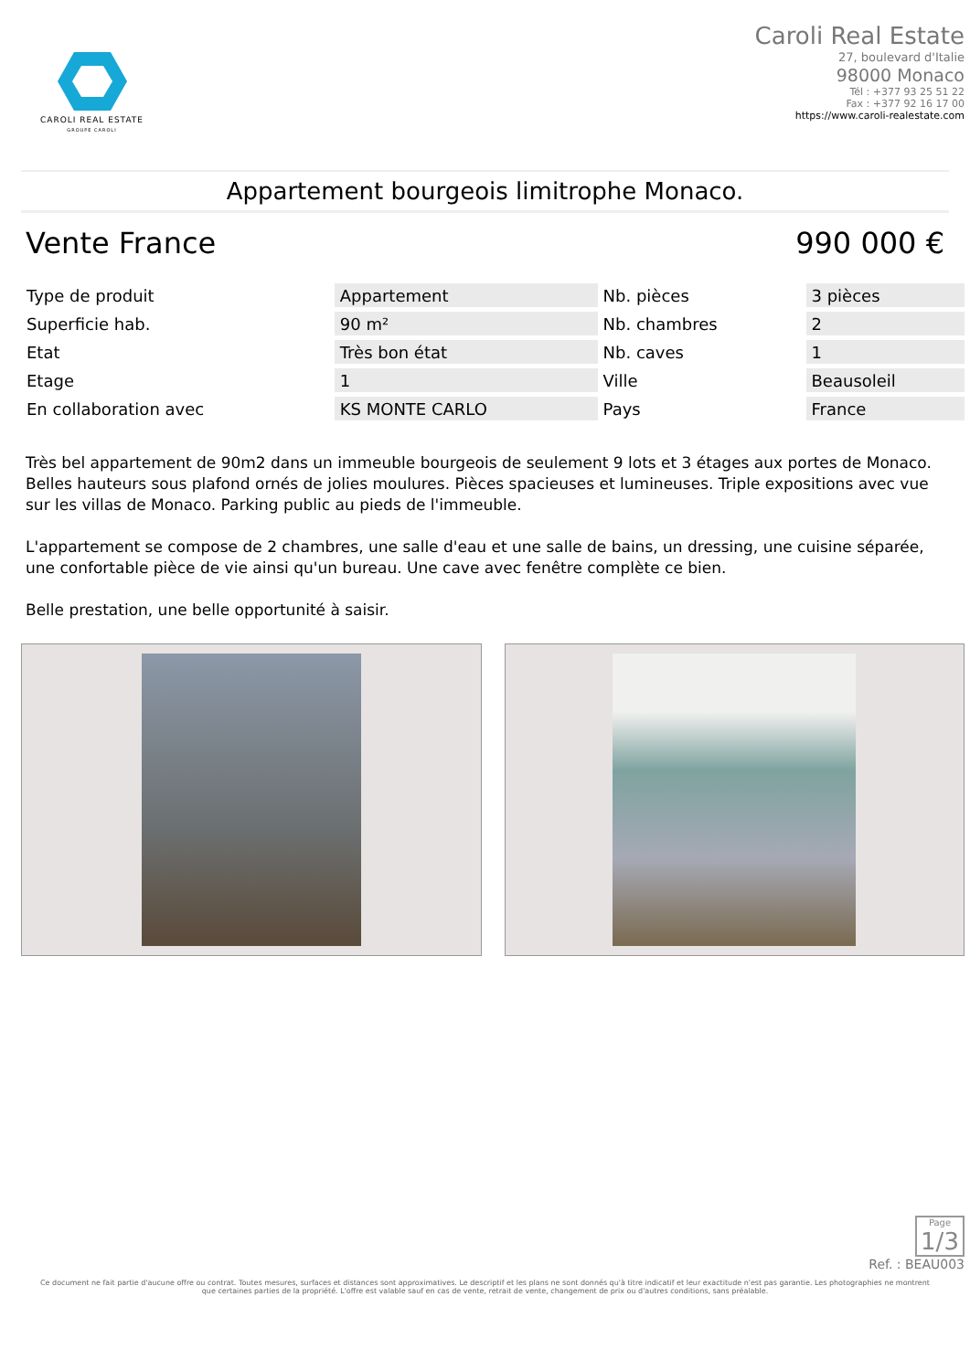CAROLI REAL ESTATE
GROUPE CAROLI
Caroli Real Estate
27, boulevard d'Italie
98000 Monaco
Tél : +377 93 25 51 22
Fax : +377 92 16 17 00
https://www.caroli-realestate.com
Appartement bourgeois limitrophe Monaco.
Vente France 990 000 €
| Type de produit | Appartement | Nb. pièces | 3 pièces |
| Superficie hab. | 90 m² | Nb. chambres | 2 |
| Etat | Très bon état | Nb. caves | 1 |
| Etage | 1 | Ville | Beausoleil |
| En collaboration avec | KS MONTE CARLO | Pays | France |
Très bel appartement de 90m2 dans un immeuble bourgeois de seulement 9 lots et 3 étages aux portes de Monaco.
Belles hauteurs sous plafond ornés de jolies moulures. Pièces spacieuses et lumineuses. Triple expositions avec vue sur les villas de Monaco. Parking public au pieds de l'immeuble.
L'appartement se compose de 2 chambres, une salle d'eau et une salle de bains, un dressing, une cuisine séparée, une confortable pièce de vie ainsi qu'un bureau. Une cave avec fenêtre complète ce bien.
Belle prestation, une belle opportunité à saisir.
Page
1/3
Ref. : BEAU003
Ce document ne fait partie d'aucune offre ou contrat. Toutes mesures, surfaces et distances sont approximatives. Le descriptif et les plans ne sont donnés qu'à titre indicatif et leur exactitude n'est pas garantie. Les photographies ne montrent que certaines parties de la propriété. L'offre est valable sauf en cas de vente, retrait de vente, changement de prix ou d'autres conditions, sans préalable.